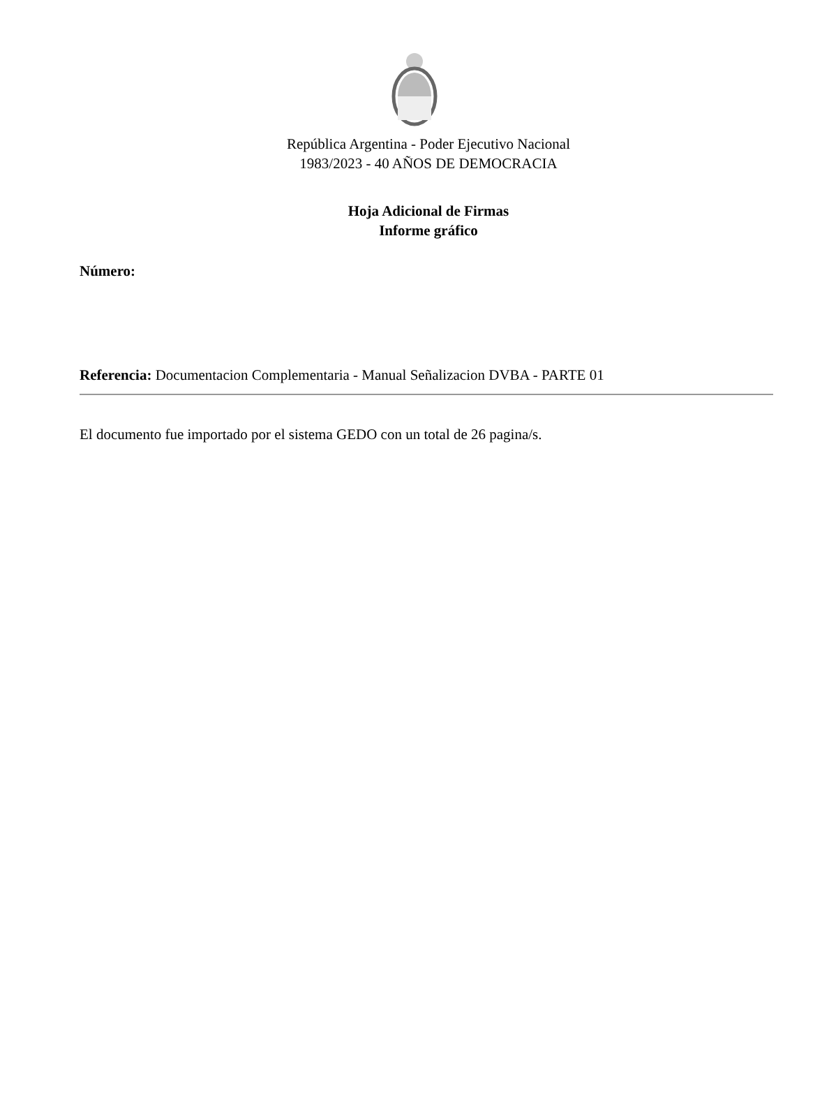República Argentina - Poder Ejecutivo Nacional
1983/2023 - 40 AÑOS DE DEMOCRACIA
Hoja Adicional de Firmas
Informe gráfico
Número:
Referencia: Documentacion Complementaria - Manual Señalizacion DVBA - PARTE 01
El documento fue importado por el sistema GEDO con un total de 26 pagina/s.